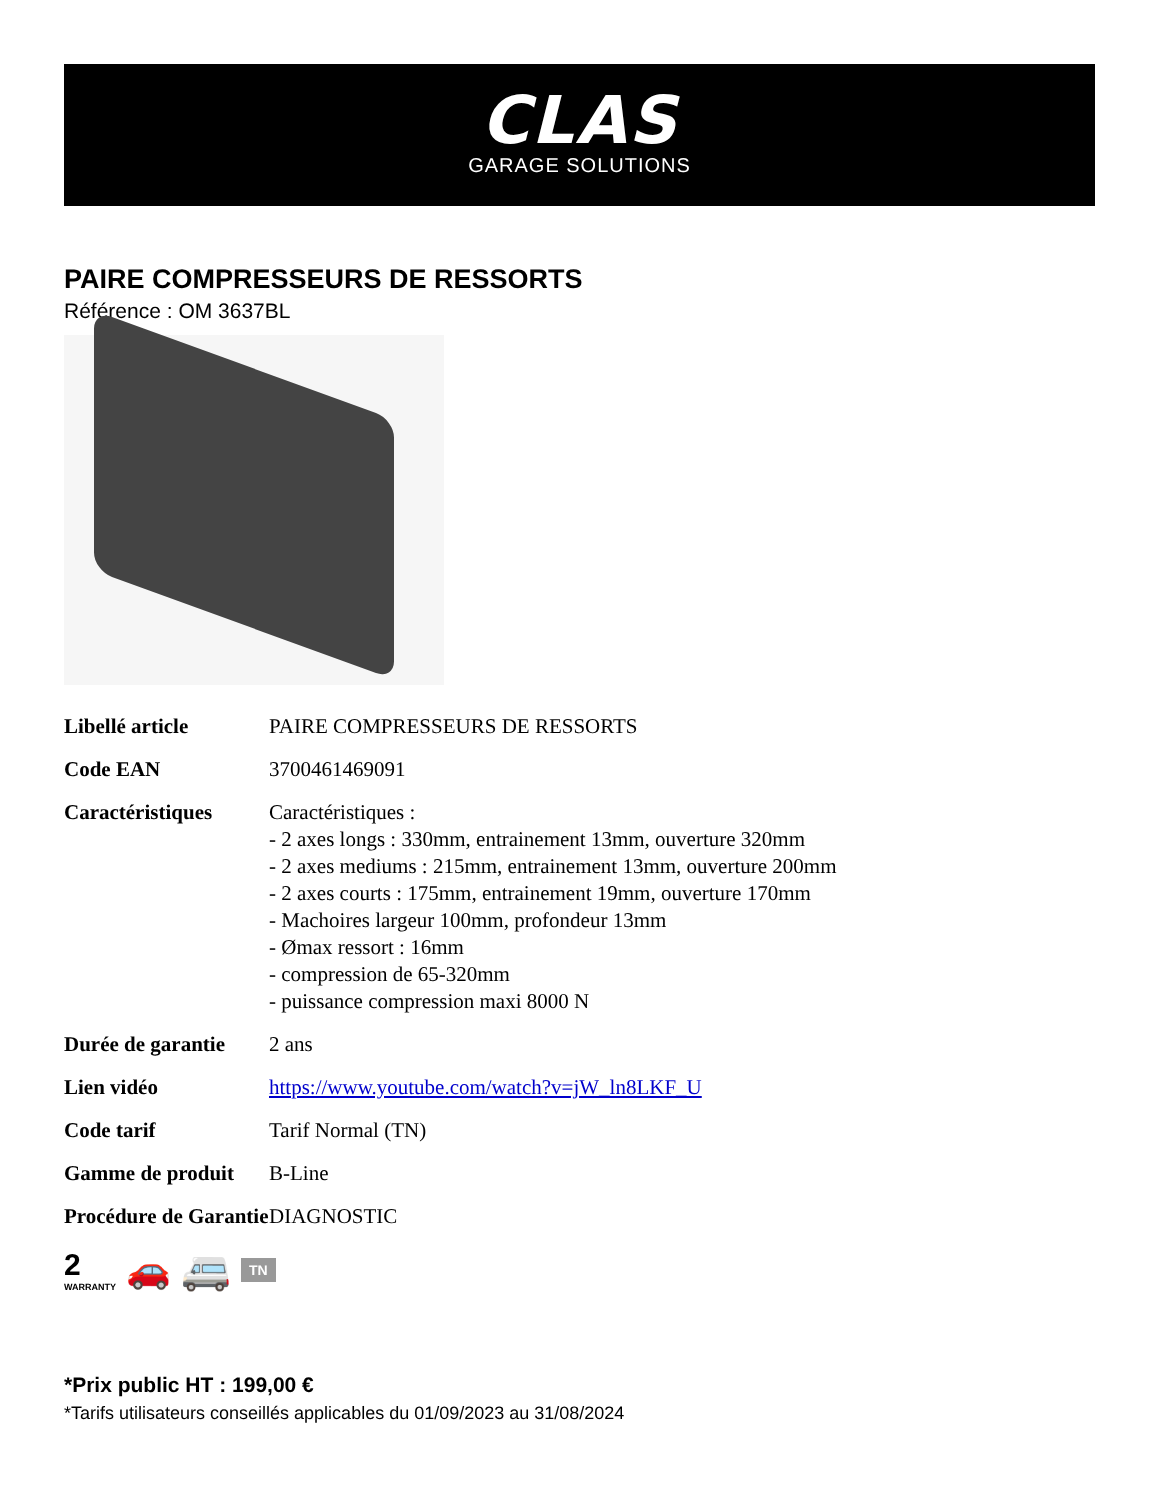CLAS
GARAGE SOLUTIONS
PAIRE COMPRESSEURS DE RESSORTS
Référence : OM 3637BL
| Libellé article | PAIRE COMPRESSEURS DE RESSORTS |
| Code EAN | 3700461469091 |
| Caractéristiques | Caractéristiques : - 2 axes longs : 330mm, entrainement 13mm, ouverture 320mm - 2 axes mediums : 215mm, entrainement 13mm, ouverture 200mm - 2 axes courts : 175mm, entrainement 19mm, ouverture 170mm - Machoires largeur 100mm, profondeur 13mm - Ømax ressort : 16mm - compression de 65-320mm - puissance compression maxi 8000 N |
| Durée de garantie | 2 ans |
| Lien vidéo | https://www.youtube.com/watch?v=jW_ln8LKF_U |
| Code tarif | Tarif Normal (TN) |
| Gamme de produit | B-Line |
| Procédure de Garantie | DIAGNOSTIC |
2
WARRANTY
🚗 🚐 TN
*Prix public HT : 199,00 €
*Tarifs utilisateurs conseillés applicables du 01/09/2023 au 31/08/2024